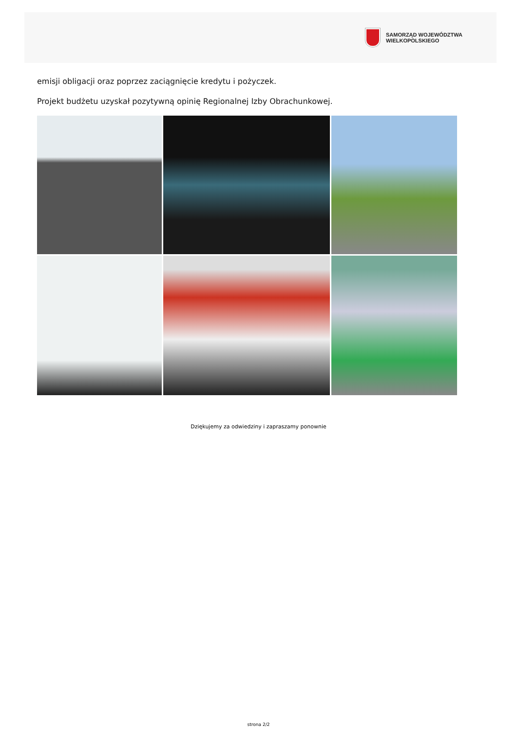SAMORZĄD WOJEWÓDZTWA
WIELKOPOLSKIEGO
emisji obligacji oraz poprzez zaciągnięcie kredytu i pożyczek.
Projekt budżetu uzyskał pozytywną opinię Regionalnej Izby Obrachunkowej.
Dziękujemy za odwiedziny i zapraszamy ponownie
strona 2/2